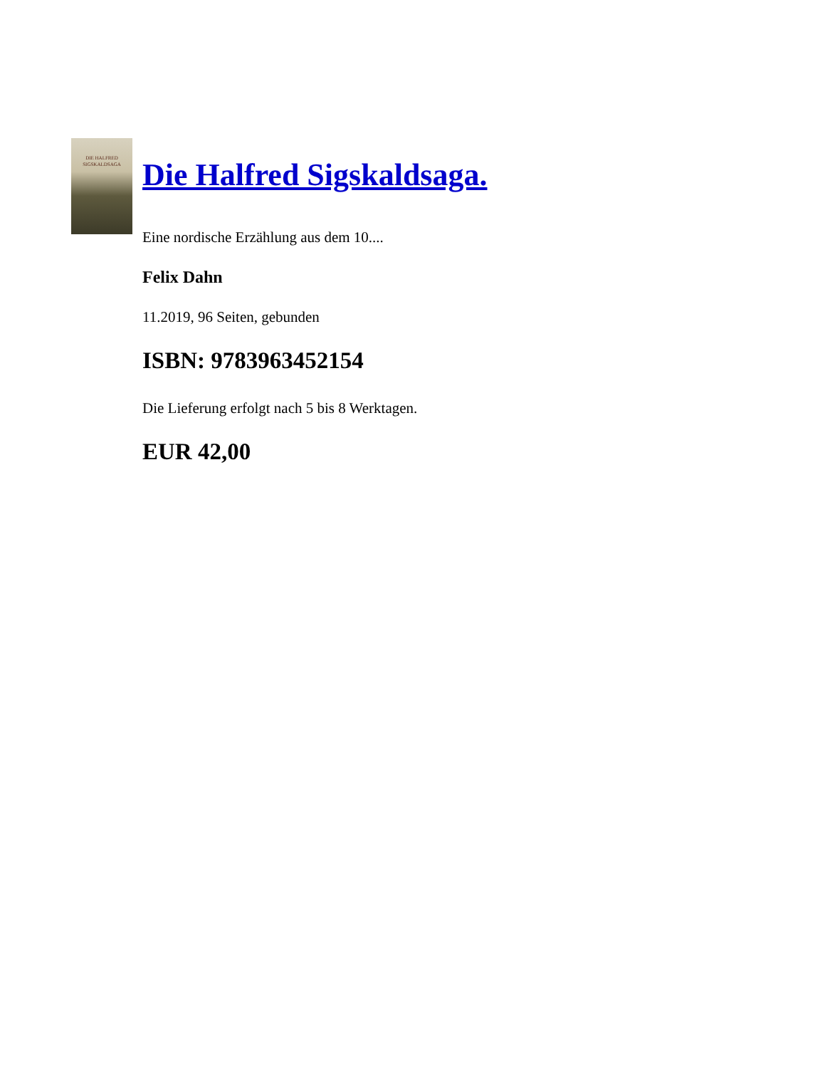DIE HALFRED SIGSKALDSAGA
Die Halfred Sigskaldsaga.
Eine nordische Erzählung aus dem 10....
Felix Dahn
11.2019, 96 Seiten, gebunden
ISBN: 9783963452154
Die Lieferung erfolgt nach 5 bis 8 Werktagen.
EUR 42,00